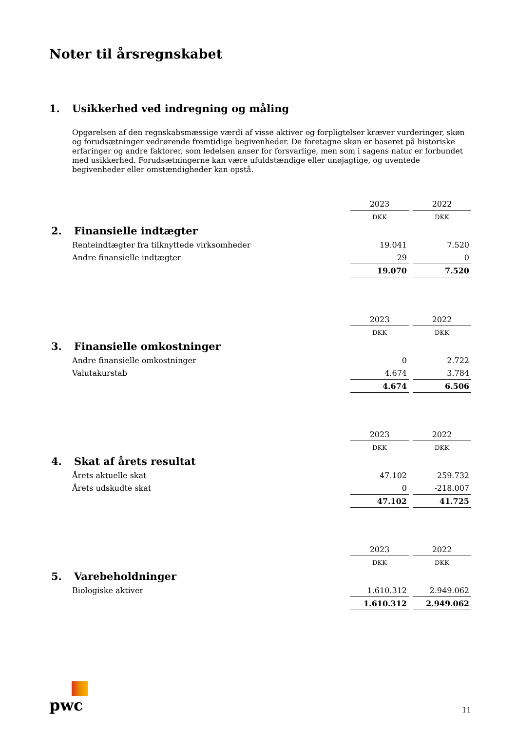Noter til årsregnskabet
1. Usikkerhed ved indregning og måling
Opgørelsen af den regnskabsmæssige værdi af visse aktiver og forpligtelser kræver vurderinger, skøn og forudsætninger vedrørende fremtidige begivenheder. De foretagne skøn er baseret på historiske erfaringer og andre faktorer, som ledelsen anser for forsvarlige, men som i sagens natur er forbundet med usikkerhed. Forudsætningerne kan være ufuldstændige eller unøjagtige, og uventede begivenheder eller omstændigheder kan opstå.
| | 2023 | | 2022 |
| | DKK | | DKK |
| 2. Finansielle indtægter | | | |
| Renteindtægter fra tilknyttede virksomheder | 19.041 | | 7.520 |
| Andre finansielle indtægter | 29 | | 0 |
| | 19.070 | | 7.520 |
| | 2023 | | 2022 |
| | DKK | | DKK |
| 3. Finansielle omkostninger | | | |
| Andre finansielle omkostninger | 0 | | 2.722 |
| Valutakurstab | 4.674 | | 3.784 |
| | 4.674 | | 6.506 |
| | 2023 | | 2022 |
| | DKK | | DKK |
| 4. Skat af årets resultat | | | |
| Årets aktuelle skat | 47.102 | | 259.732 |
| Årets udskudte skat | 0 | | -218.007 |
| | 47.102 | | 41.725 |
| | 2023 | | 2022 |
| | DKK | | DKK |
| 5. Varebeholdninger | | | |
| Biologiske aktiver | 1.610.312 | | 2.949.062 |
| | 1.610.312 | | 2.949.062 |
pwc
11